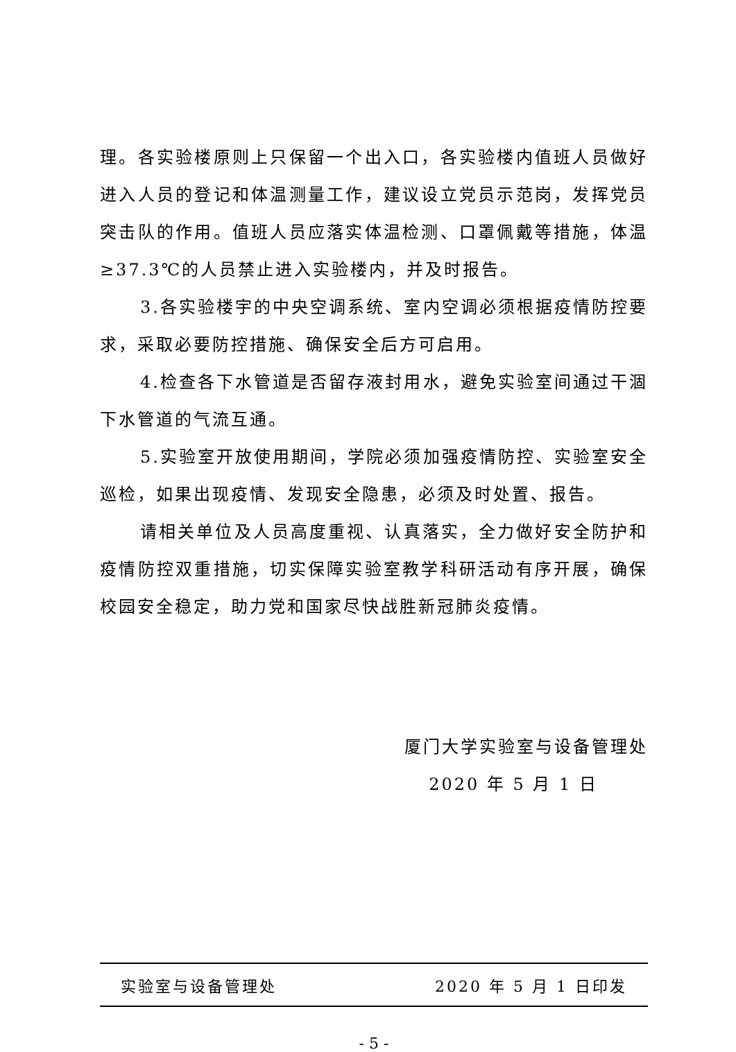理。各实验楼原则上只保留一个出入口，各实验楼内值班人员做好进入人员的登记和体温测量工作，建议设立党员示范岗，发挥党员突击队的作用。值班人员应落实体温检测、口罩佩戴等措施，体温≥37.3℃的人员禁止进入实验楼内，并及时报告。
3.各实验楼宇的中央空调系统、室内空调必须根据疫情防控要求，采取必要防控措施、确保安全后方可启用。
4.检查各下水管道是否留存液封用水，避免实验室间通过干涸下水管道的气流互通。
5.实验室开放使用期间，学院必须加强疫情防控、实验室安全巡检，如果出现疫情、发现安全隐患，必须及时处置、报告。
请相关单位及人员高度重视、认真落实，全力做好安全防护和疫情防控双重措施，切实保障实验室教学科研活动有序开展，确保校园安全稳定，助力党和国家尽快战胜新冠肺炎疫情。
厦门大学实验室与设备管理处
2020 年 5 月 1 日
实验室与设备管理处 2020 年 5 月 1 日印发
- 5 -